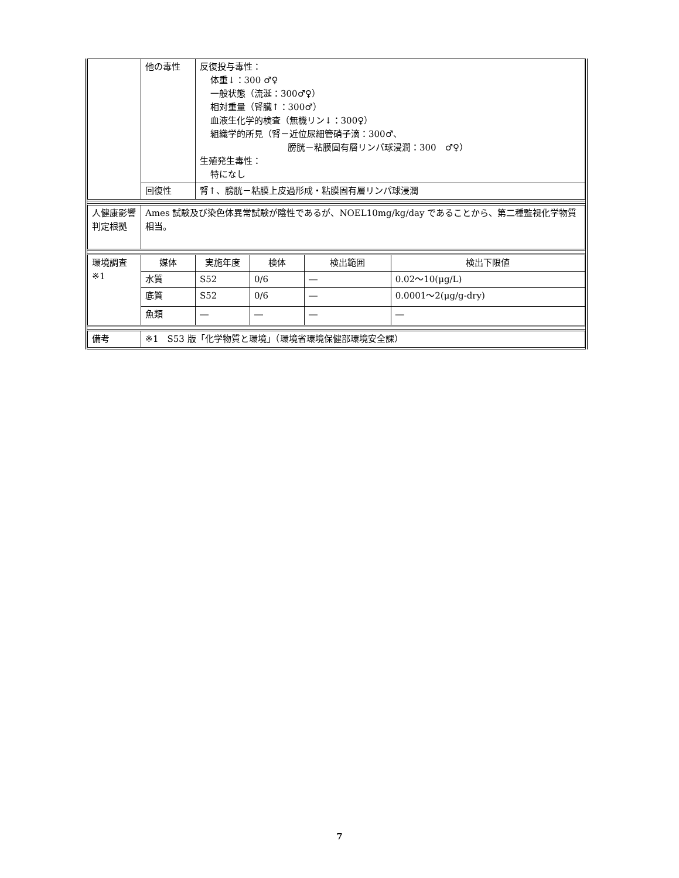| | 他の毒性 | 反復投与毒性： 体重↓：300 ♂♀ 一般状態（流涎：300♂♀） 相対重量（腎臓↑：300♂） 血液生化学的検査（無機リン↓：300♀） 組織学的所見（腎－近位尿細管硝子滴：300♂、 膀胱－粘膜固有層リンパ球浸潤：300 ♂♀） 生殖発生毒性： 特になし |
| | 回復性 | 腎↑、膀胱－粘膜上皮過形成・粘膜固有層リンパ球浸潤 |
| 人健康影響判定根拠 | Ames 試験及び染色体異常試験が陰性であるが、NOEL10mg/kg/day であることから、第二種監視化学物質相当。 |
| 環境調査 ※1 | 媒体 | 実施年度 | 検体 | 検出範囲 | 検出下限値 |
| | 水質 | S52 | 0/6 | ― | 0.02～10(μg/L) |
| | 底質 | S52 | 0/6 | ― | 0.0001～2(μg/g-dry) |
| | 魚類 | ― | ― | ― | ― |
| 備考 | ※1 S53 版「化学物質と環境」（環境省環境保健部環境安全課） |
7